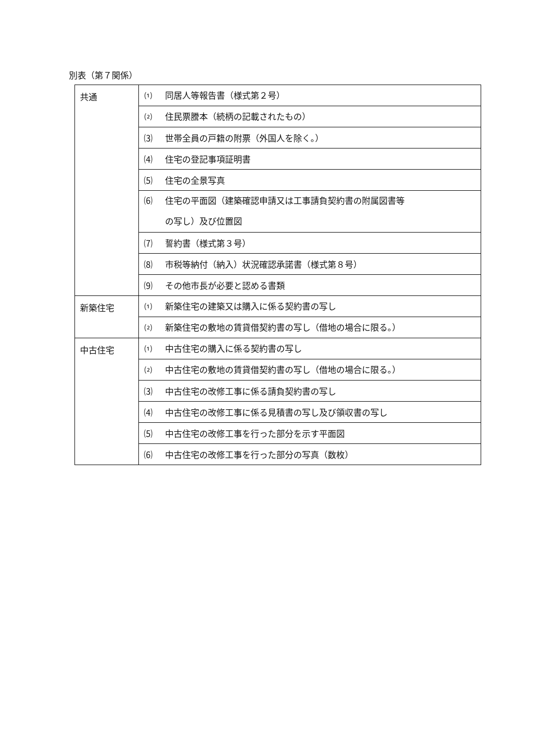別表（第７関係）
| 共通 | ⑴ 同居人等報告書（様式第２号） |
| | ⑵ 住民票謄本（続柄の記載されたもの） |
| | ⑶ 世帯全員の戸籍の附票（外国人を除く。） |
| | ⑷ 住宅の登記事項証明書 |
| | ⑸ 住宅の全景写真 |
| | ⑹ 住宅の平面図（建築確認申請又は工事請負契約書の附属図書等 の写し）及び位置図 |
| | ⑺ 誓約書（様式第３号） |
| | ⑻ 市税等納付（納入）状況確認承諾書（様式第８号） |
| | ⑼ その他市長が必要と認める書類 |
| 新築住宅 | ⑴ 新築住宅の建築又は購入に係る契約書の写し |
| | ⑵ 新築住宅の敷地の賃貸借契約書の写し（借地の場合に限る。） |
| 中古住宅 | ⑴ 中古住宅の購入に係る契約書の写し |
| | ⑵ 中古住宅の敷地の賃貸借契約書の写し（借地の場合に限る。） |
| | ⑶ 中古住宅の改修工事に係る請負契約書の写し |
| | ⑷ 中古住宅の改修工事に係る見積書の写し及び領収書の写し |
| | ⑸ 中古住宅の改修工事を行った部分を示す平面図 |
| | ⑹ 中古住宅の改修工事を行った部分の写真（数枚） |